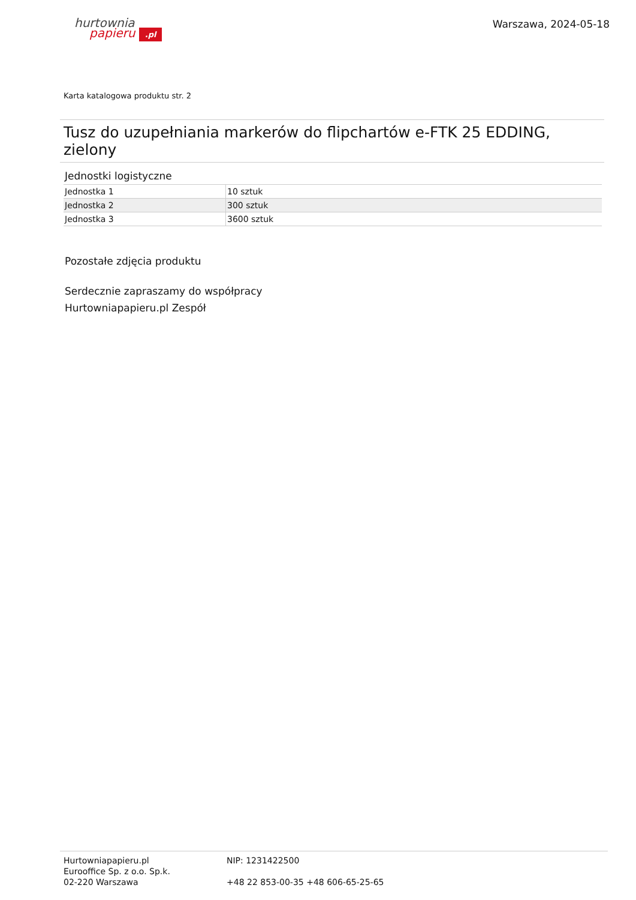hurtownia
papieru .pl
Warszawa, 2024-05-18
Karta katalogowa produktu str. 2
Tusz do uzupełniania markerów do flipchartów e-FTK 25 EDDING, zielony
Jednostki logistyczne
| Jednostka 1 | 10 sztuk |
| Jednostka 2 | 300 sztuk |
| Jednostka 3 | 3600 sztuk |
Pozostałe zdjęcia produktu
Serdecznie zapraszamy do współpracy
Hurtowniapapieru.pl Zespół
Hurtowniapapieru.pl
Eurooffice Sp. z o.o. Sp.k.
02-220 Warszawa
NIP: 1231422500
+48 22 853-00-35 +48 606-65-25-65